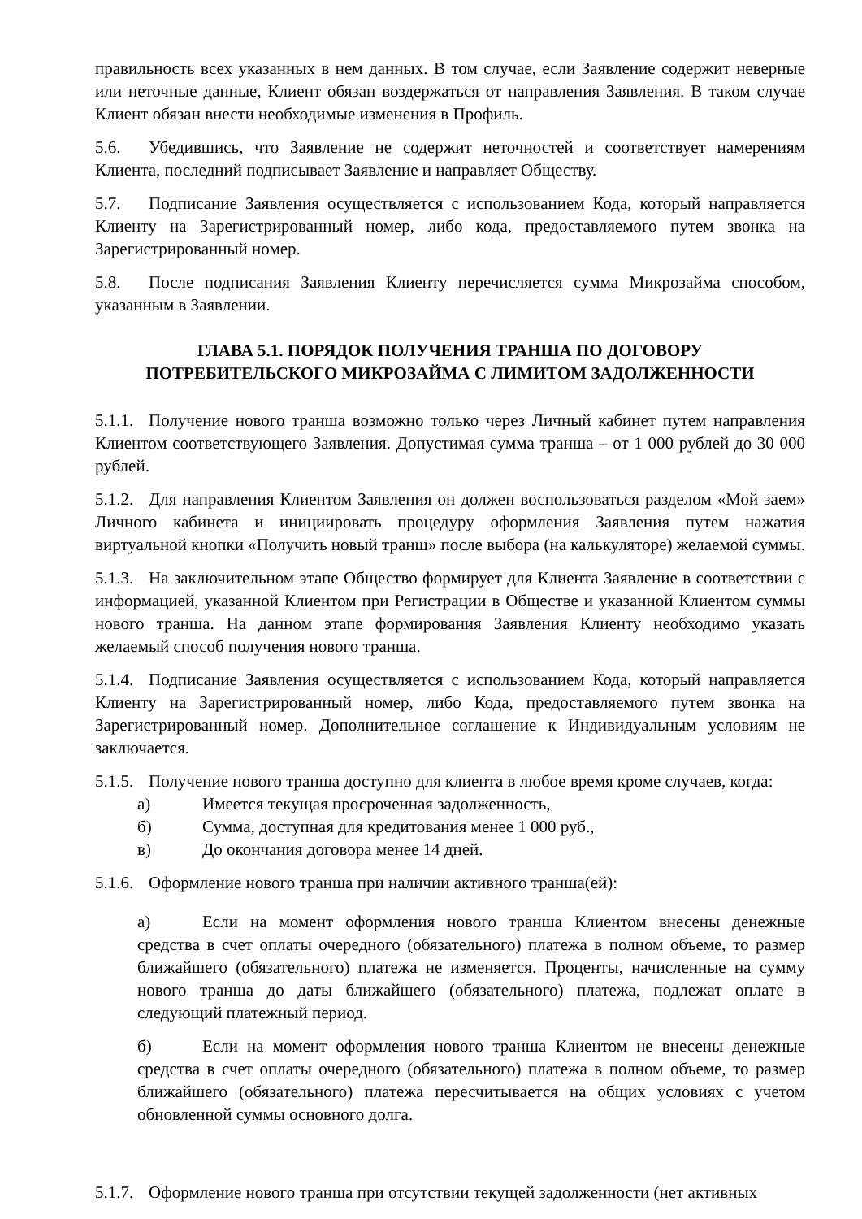правильность всех указанных в нем данных. В том случае, если Заявление содержит неверные или неточные данные, Клиент обязан воздержаться от направления Заявления. В таком случае Клиент обязан внести необходимые изменения в Профиль.
5.6. Убедившись, что Заявление не содержит неточностей и соответствует намерениям Клиента, последний подписывает Заявление и направляет Обществу.
5.7. Подписание Заявления осуществляется с использованием Кода, который направляется Клиенту на Зарегистрированный номер, либо кода, предоставляемого путем звонка на Зарегистрированный номер.
5.8. После подписания Заявления Клиенту перечисляется сумма Микрозайма способом, указанным в Заявлении.
ГЛАВА 5.1. ПОРЯДОК ПОЛУЧЕНИЯ ТРАНША ПО ДОГОВОРУ
ПОТРЕБИТЕЛЬСКОГО МИКРОЗАЙМА С ЛИМИТОМ ЗАДОЛЖЕННОСТИ
5.1.1. Получение нового транша возможно только через Личный кабинет путем направления Клиентом соответствующего Заявления. Допустимая сумма транша – от 1 000 рублей до 30 000 рублей.
5.1.2. Для направления Клиентом Заявления он должен воспользоваться разделом «Мой заем» Личного кабинета и инициировать процедуру оформления Заявления путем нажатия виртуальной кнопки «Получить новый транш» после выбора (на калькуляторе) желаемой суммы.
5.1.3. На заключительном этапе Общество формирует для Клиента Заявление в соответствии с информацией, указанной Клиентом при Регистрации в Обществе и указанной Клиентом суммы нового транша. На данном этапе формирования Заявления Клиенту необходимо указать желаемый способ получения нового транша.
5.1.4. Подписание Заявления осуществляется с использованием Кода, который направляется Клиенту на Зарегистрированный номер, либо Кода, предоставляемого путем звонка на Зарегистрированный номер. Дополнительное соглашение к Индивидуальным условиям не заключается.
5.1.5. Получение нового транша доступно для клиента в любое время кроме случаев, когда:
а) Имеется текущая просроченная задолженность,
б) Сумма, доступная для кредитования менее 1 000 руб.,
в) До окончания договора менее 14 дней.
5.1.6. Оформление нового транша при наличии активного транша(ей):
а) Если на момент оформления нового транша Клиентом внесены денежные средства в счет оплаты очередного (обязательного) платежа в полном объеме, то размер ближайшего (обязательного) платежа не изменяется. Проценты, начисленные на сумму нового транша до даты ближайшего (обязательного) платежа, подлежат оплате в следующий платежный период.
б) Если на момент оформления нового транша Клиентом не внесены денежные средства в счет оплаты очередного (обязательного) платежа в полном объеме, то размер ближайшего (обязательного) платежа пересчитывается на общих условиях с учетом обновленной суммы основного долга.
5.1.7. Оформление нового транша при отсутствии текущей задолженности (нет активных